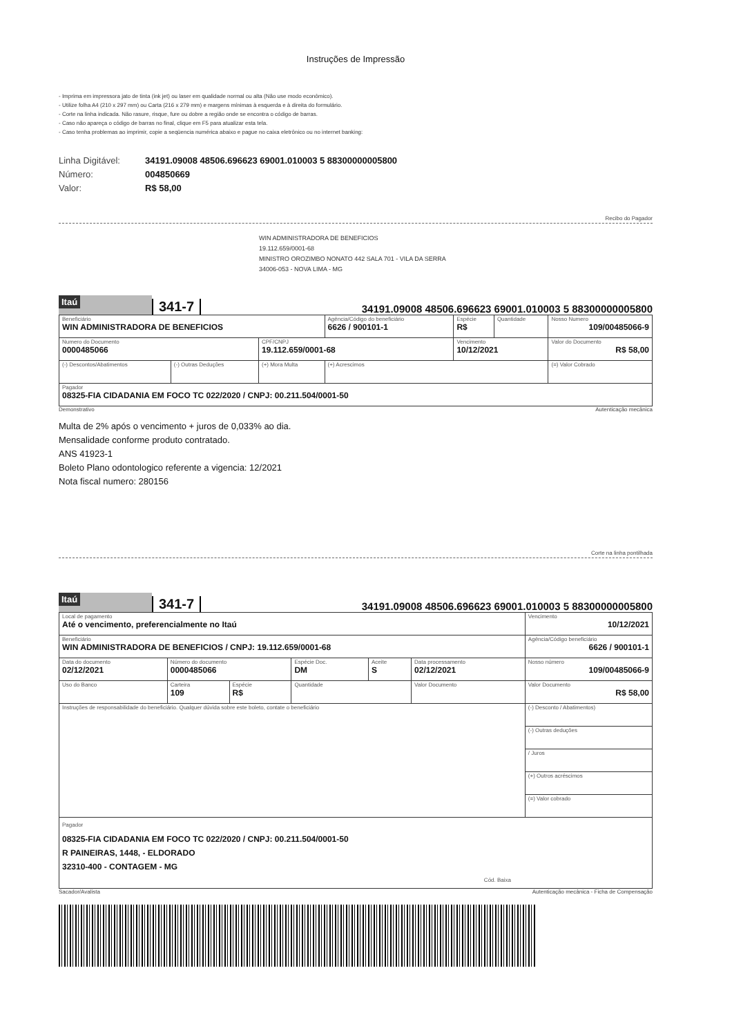Instruções de Impressão
- Imprima em impressora jato de tinta (ink jet) ou laser em qualidade normal ou alta (Não use modo econômico).
- Utilize folha A4 (210 x 297 mm) ou Carta (216 x 279 mm) e margens mínimas à esquerda e à direita do formulário.
- Corte na linha indicada. Não rasure, risque, fure ou dobre a região onde se encontra o código de barras.
- Caso não apareça o código de barras no final, clique em F5 para atualizar esta tela.
- Caso tenha problemas ao imprimir, copie a seqüencia numérica abaixo e pague no caixa eletrônico ou no internet banking:
Linha Digitável: 34191.09008 48506.696623 69001.010003 5 88300000005800
Número: 004850669
Valor: R$ 58,00
Recibo do Pagador
WIN ADMINISTRADORA DE BENEFICIOS
19.112.659/0001-68
MINISTRO OROZIMBO NONATO 442 SALA 701 - VILA DA SERRA
34006-053 - NOVA LIMA - MG
Itaú
341-7
34191.09008 48506.696623 69001.010003 5 88300000005800
| Beneficiário WIN ADMINISTRADORA DE BENEFICIOS | | | Agência/Código do beneficiário 6626 / 900101-1 | Espécie R$ | Quantidade | Nosso Numero 109/00485066-9 |
| Numero do Documento 0000485066 | | CPF/CNPJ 19.112.659/0001-68 | | Vencimento 10/12/2021 | | Valor do Documento R$ 58,00 |
| (-) Descontos/Abatimentos | (-) Outras Deduções | (+) Mora Multa | (+) Acrescimos | | | (=) Valor Cobrado |
| Pagador 08325-FIA CIDADANIA EM FOCO TC 022/2020 / CNPJ: 00.211.504/0001-50 | | | | | | |
Demonstrativo Autenticação mecânica
Multa de 2% após o vencimento + juros de 0,033% ao dia.
Mensalidade conforme produto contratado.
ANS 41923-1
Boleto Plano odontologico referente a vigencia: 12/2021
Nota fiscal numero: 280156
Corte na linha pontilhada
Itaú
341-7
34191.09008 48506.696623 69001.010003 5 88300000005800
| Local de pagamento Até o vencimento, preferencialmente no Itaú | | | | | | | Vencimento 10/12/2021 |
| Beneficiário WIN ADMINISTRADORA DE BENEFICIOS / CNPJ: 19.112.659/0001-68 | | | | | | | Agência/Código beneficiário 6626 / 900101-1 |
| Data do documento 02/12/2021 | Número do documento 0000485066 | | | Espécie Doc. DM | Aceite S | Data processamento 02/12/2021 | Nosso número 109/00485066-9 |
| Uso do Banco | Carteira 109 | Espécie R$ | Quantidade | | | Valor Documento | Valor Documento R$ 58,00 |
| Instruções de responsabilidade do beneficiário. Qualquer dúvida sobre este boleto, contate o beneficiário | | | | | | | (-) Desconto / Abatimentos) |
| | | | | | | | (-) Outras deduções |
| | | | | | | | / Juros |
| | | | | | | | (+) Outros acréscimos |
| | | | | | | | (=) Valor cobrado |
| Pagador 08325-FIA CIDADANIA EM FOCO TC 022/2020 / CNPJ: 00.211.504/0001-50 R PAINEIRAS, 1448, - ELDORADO 32310-400 - CONTAGEM - MG Cód. Baixa | | | | | | | |
Sacador/Avalista Autenticação mecânica - Ficha de Compensação